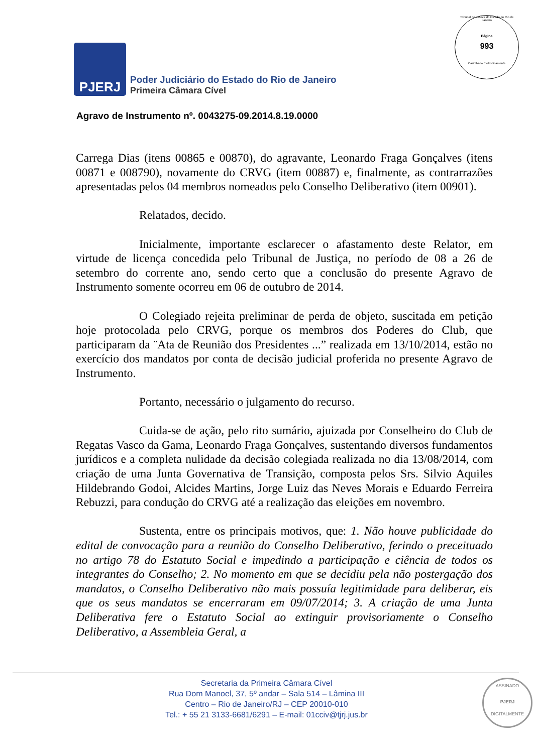Tribunal de Justiça do Estado do Rio de Janeiro
Página
993
Carimbado Eletronicamente
PJERJ
Poder Judiciário do Estado do Rio de Janeiro
Primeira Câmara Cível
Agravo de Instrumento nº. 0043275-09.2014.8.19.0000
Carrega Dias (itens 00865 e 00870), do agravante, Leonardo Fraga Gonçalves (itens 00871 e 008790), novamente do CRVG (item 00887) e, finalmente, as contrarrazões apresentadas pelos 04 membros nomeados pelo Conselho Deliberativo (item 00901).
Relatados, decido.
Inicialmente, importante esclarecer o afastamento deste Relator, em virtude de licença concedida pelo Tribunal de Justiça, no período de 08 a 26 de setembro do corrente ano, sendo certo que a conclusão do presente Agravo de Instrumento somente ocorreu em 06 de outubro de 2014.
O Colegiado rejeita preliminar de perda de objeto, suscitada em petição hoje protocolada pelo CRVG, porque os membros dos Poderes do Club, que participaram da ¨Ata de Reunião dos Presidentes ...” realizada em 13/10/2014, estão no exercício dos mandatos por conta de decisão judicial proferida no presente Agravo de Instrumento.
Portanto, necessário o julgamento do recurso.
Cuida-se de ação, pelo rito sumário, ajuizada por Conselheiro do Club de Regatas Vasco da Gama, Leonardo Fraga Gonçalves, sustentando diversos fundamentos jurídicos e a completa nulidade da decisão colegiada realizada no dia 13/08/2014, com criação de uma Junta Governativa de Transição, composta pelos Srs. Silvio Aquiles Hildebrando Godoi, Alcides Martins, Jorge Luiz das Neves Morais e Eduardo Ferreira Rebuzzi, para condução do CRVG até a realização das eleições em novembro.
Sustenta, entre os principais motivos, que: 1. Não houve publicidade do edital de convocação para a reunião do Conselho Deliberativo, ferindo o preceituado no artigo 78 do Estatuto Social e impedindo a participação e ciência de todos os integrantes do Conselho; 2. No momento em que se decidiu pela não postergação dos mandatos, o Conselho Deliberativo não mais possuía legitimidade para deliberar, eis que os seus mandatos se encerraram em 09/07/2014; 3. A criação de uma Junta Deliberativa fere o Estatuto Social ao extinguir provisoriamente o Conselho Deliberativo, a Assembleia Geral, a
Secretaria da Primeira Câmara Cível
Rua Dom Manoel, 37, 5º andar – Sala 514 – Lâmina III
Centro – Rio de Janeiro/RJ – CEP 20010-010
Tel.: + 55 21 3133-6681/6291 – E-mail: 01cciv@tjrj.jus.br
ASSINADO
PJERJ
DIGITALMENTE